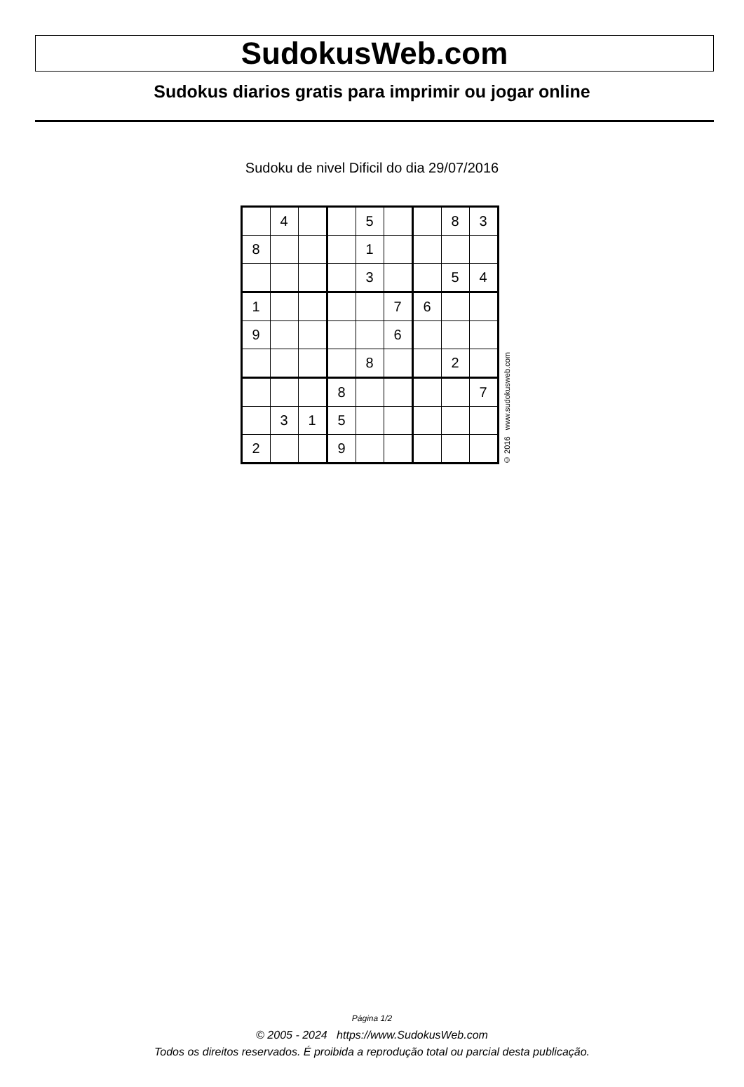SudokusWeb.com
Sudokus diarios gratis para imprimir ou jogar online
Sudoku de nivel Dificil do dia 29/07/2016
| | 4 | | | 5 | | | 8 | 3 |
| 8 | | | | 1 | | | | |
| | | | | 3 | | | 5 | 4 |
| 1 | | | | | 7 | 6 | | |
| 9 | | | | | 6 | | | |
| | | | | 8 | | | 2 | |
| | | | 8 | | | | | 7 |
| | 3 | 1 | 5 | | | | | |
| 2 | | | 9 | | | | | |
© 2016 www.sudokusweb.com
Página 1/2
© 2005 - 2024 https://www.SudokusWeb.com
Todos os direitos reservados. É proibida a reprodução total ou parcial desta publicação.